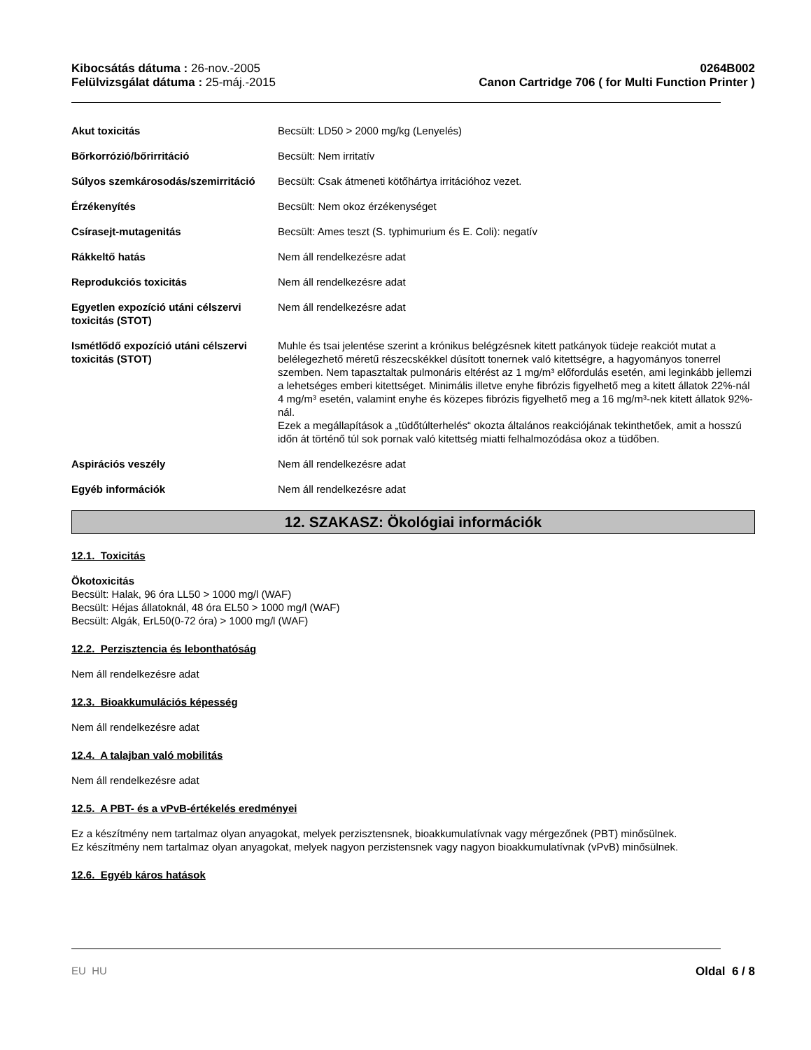Kibocsátás dátuma : 26-nov.-2005
Felülvizsgálat dátuma : 25-máj.-2015
0264B002
Canon Cartridge 706 ( for Multi Function Printer )
| Akut toxicitás | Becsült: LD50 > 2000 mg/kg (Lenyelés) |
| Bőrkorrózió/bőrirritáció | Becsült: Nem irritatív |
| Súlyos szemkárosodás/szemirritáció | Becsült: Csak átmeneti kötőhártya irritációhoz vezet. |
| Érzékenyítés | Becsült: Nem okoz érzékenységet |
| Csírasejt-mutagenitás | Becsült: Ames teszt (S. typhimurium és E. Coli): negatív |
| Rákkeltő hatás | Nem áll rendelkezésre adat |
| Reprodukciós toxicitás | Nem áll rendelkezésre adat |
| Egyetlen expozíció utáni célszervi toxicitás (STOT) | Nem áll rendelkezésre adat |
| Ismétlődő expozíció utáni célszervi toxicitás (STOT) | Muhle és tsai jelentése szerint a krónikus belégzésnek kitett patkányok tüdeje reakciót mutat a belélegezhető méretű részecskékkel dúsított tonernek való kitettségre, a hagyományos tonerrel szemben. Nem tapasztaltak pulmonáris eltérést az 1 mg/m³ előfordulás esetén, ami leginkább jellemzi a lehetséges emberi kitettséget. Minimális illetve enyhe fibrózis figyelhető meg a kitett állatok 22%-nál 4 mg/m³ esetén, valamint enyhe és közepes fibrózis figyelhető meg a 16 mg/m³-nek kitett állatok 92%-nál. Ezek a megállapítások a „tüdőtúlterhelés“ okozta általános reakciójának tekinthetőek, amit a hosszú időn át történő túl sok pornak való kitettség miatti felhalmozódása okoz a tüdőben. |
| Aspirációs veszély | Nem áll rendelkezésre adat |
| Egyéb információk | Nem áll rendelkezésre adat |
12. SZAKASZ: Ökológiai információk
12.1. Toxicitás
Ökotoxicitás
Becsült: Halak, 96 óra LL50 > 1000 mg/l (WAF)
Becsült: Héjas állatoknál, 48 óra EL50 > 1000 mg/l (WAF)
Becsült: Algák, ErL50(0-72 óra) > 1000 mg/l (WAF)
12.2. Perzisztencia és lebonthatóság
Nem áll rendelkezésre adat
12.3. Bioakkumulációs képesség
Nem áll rendelkezésre adat
12.4. A talajban való mobilitás
Nem áll rendelkezésre adat
12.5. A PBT- és a vPvB-értékelés eredményei
Ez a készítmény nem tartalmaz olyan anyagokat, melyek perzisztensnek, bioakkumulatívnak vagy mérgezőnek (PBT) minősülnek.
Ez készítmény nem tartalmaz olyan anyagokat, melyek nagyon perzistensnek vagy nagyon bioakkumulatívnak (vPvB) minősülnek.
12.6. Egyéb káros hatások
EU HU Oldal 6 / 8